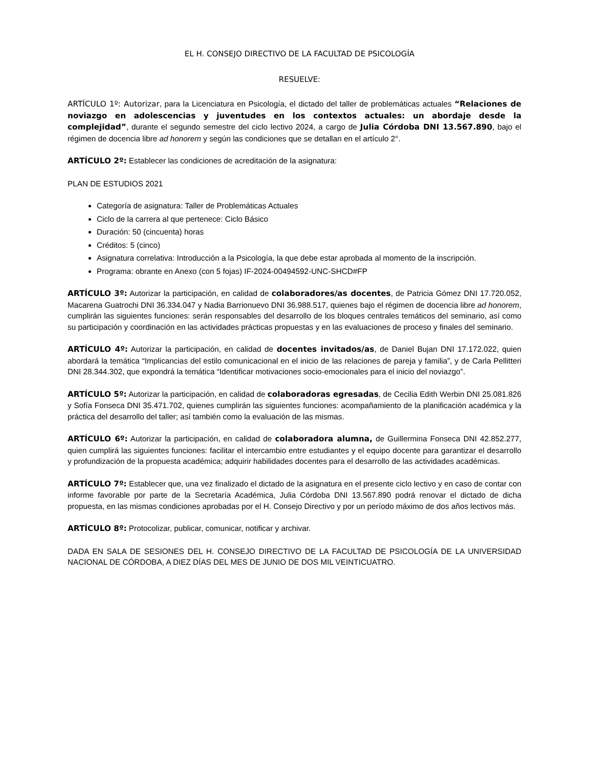EL H. CONSEJO DIRECTIVO DE LA FACULTAD DE PSICOLOGÍA
RESUELVE:
ARTÍCULO 1º: Autorizar, para la Licenciatura en Psicología, el dictado del taller de problemáticas actuales “Relaciones de noviazgo en adolescencias y juventudes en los contextos actuales: un abordaje desde la complejidad”, durante el segundo semestre del ciclo lectivo 2024, a cargo de Julia Córdoba DNI 13.567.890, bajo el régimen de docencia libre ad honorem y según las condiciones que se detallan en el artículo 2°.
ARTÍCULO 2º: Establecer las condiciones de acreditación de la asignatura:
PLAN DE ESTUDIOS 2021
Categoría de asignatura: Taller de Problemáticas Actuales
Ciclo de la carrera al que pertenece: Ciclo Básico
Duración: 50 (cincuenta) horas
Créditos: 5 (cinco)
Asignatura correlativa: Introducción a la Psicología, la que debe estar aprobada al momento de la inscripción.
Programa: obrante en Anexo (con 5 fojas) IF-2024-00494592-UNC-SHCD#FP
ARTÍCULO 3º: Autorizar la participación, en calidad de colaboradores/as docentes, de Patricia Gómez DNI 17.720.052, Macarena Guatrochi DNI 36.334.047 y Nadia Barrionuevo DNI 36.988.517, quienes bajo el régimen de docencia libre ad honorem, cumplirán las siguientes funciones: serán responsables del desarrollo de los bloques centrales temáticos del seminario, así como su participación y coordinación en las actividades prácticas propuestas y en las evaluaciones de proceso y finales del seminario.
ARTÍCULO 4º: Autorizar la participación, en calidad de docentes invitados/as, de Daniel Bujan DNI 17.172.022, quien abordará la temática “Implicancias del estilo comunicacional en el inicio de las relaciones de pareja y familia”, y de Carla Pellitteri DNI 28.344.302, que expondrá la temática “Identificar motivaciones socio-emocionales para el inicio del noviazgo”.
ARTÍCULO 5º: Autorizar la participación, en calidad de colaboradoras egresadas, de Cecilia Edith Werbin DNI 25.081.826 y Sofía Fonseca DNI 35.471.702, quienes cumplirán las siguientes funciones: acompañamiento de la planificación académica y la práctica del desarrollo del taller; así también como la evaluación de las mismas.
ARTÍCULO 6º: Autorizar la participación, en calidad de colaboradora alumna, de Guillermina Fonseca DNI 42.852.277, quien cumplirá las siguientes funciones: facilitar el intercambio entre estudiantes y el equipo docente para garantizar el desarrollo y profundización de la propuesta académica; adquirir habilidades docentes para el desarrollo de las actividades académicas.
ARTÍCULO 7º: Establecer que, una vez finalizado el dictado de la asignatura en el presente ciclo lectivo y en caso de contar con informe favorable por parte de la Secretaría Académica, Julia Córdoba DNI 13.567.890 podrá renovar el dictado de dicha propuesta, en las mismas condiciones aprobadas por el H. Consejo Directivo y por un período máximo de dos años lectivos más.
ARTÍCULO 8º: Protocolizar, publicar, comunicar, notificar y archivar.
DADA EN SALA DE SESIONES DEL H. CONSEJO DIRECTIVO DE LA FACULTAD DE PSICOLOGÍA DE LA UNIVERSIDAD NACIONAL DE CÓRDOBA, A DIEZ DÍAS DEL MES DE JUNIO DE DOS MIL VEINTICUATRO.